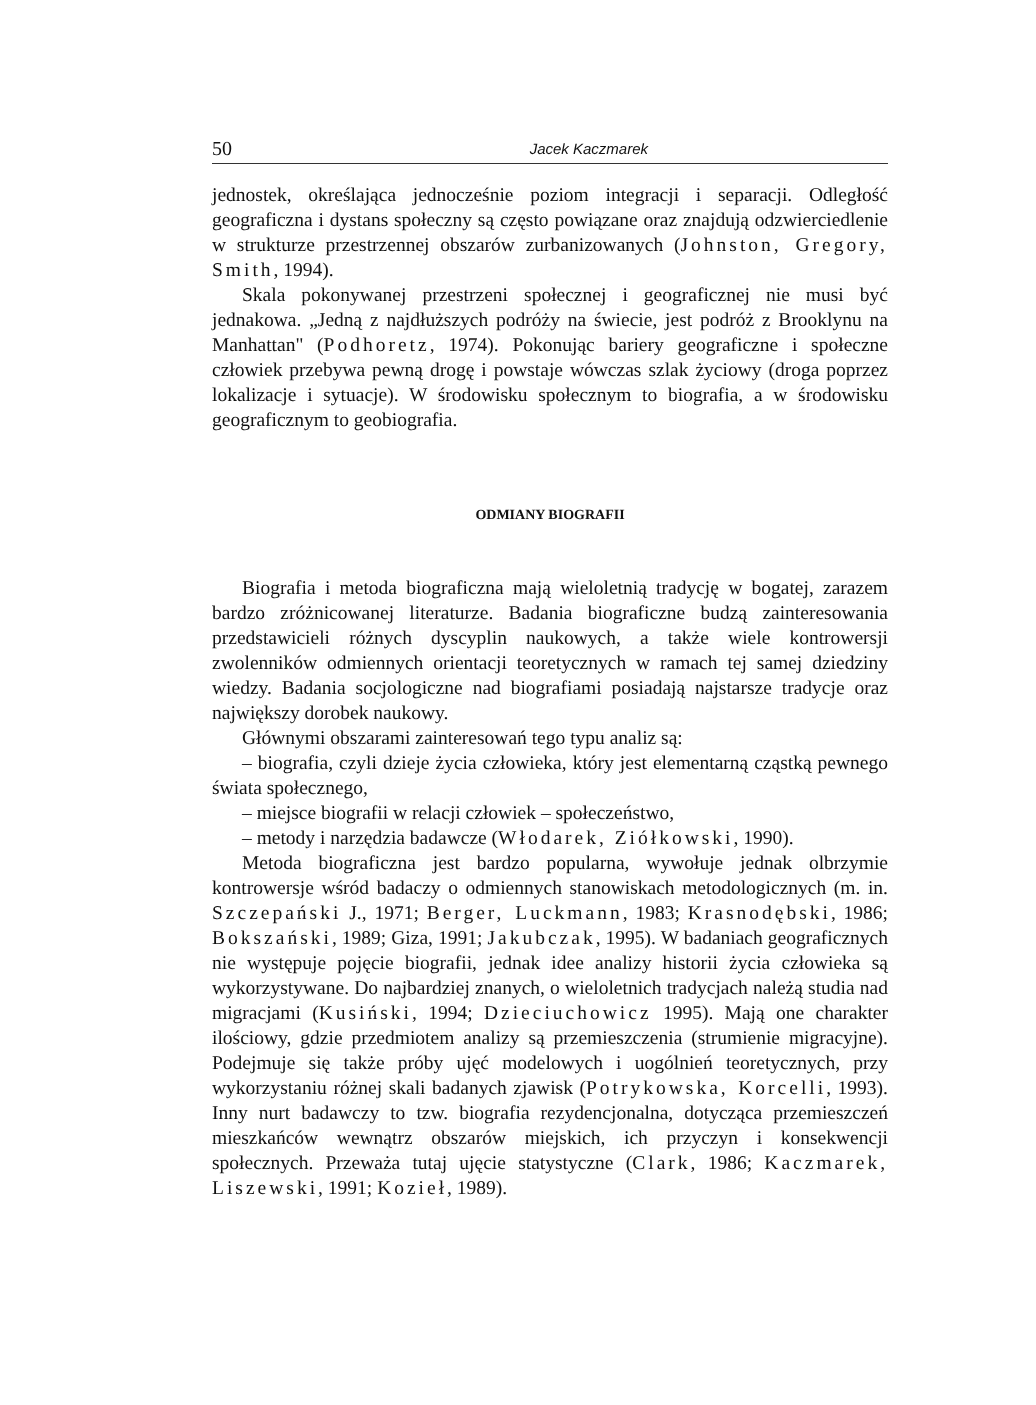50 Jacek Kaczmarek
jednostek, określająca jednocześnie poziom integracji i separacji. Odległość geograficzna i dystans społeczny są często powiązane oraz znajdują odzwierciedlenie w strukturze przestrzennej obszarów zurbanizowanych (Johnston, Gregory, Smith, 1994).
Skala pokonywanej przestrzeni społecznej i geograficznej nie musi być jednakowa. „Jedną z najdłuższych podróży na świecie, jest podróż z Brooklynu na Manhattan" (Podhoretz, 1974). Pokonując bariery geograficzne i społeczne człowiek przebywa pewną drogę i powstaje wówczas szlak życiowy (droga poprzez lokalizacje i sytuacje). W środowisku społecznym to biografia, a w środowisku geograficznym to geobiografia.
ODMIANY BIOGRAFII
Biografia i metoda biograficzna mają wieloletnią tradycję w bogatej, zarazem bardzo zróżnicowanej literaturze. Badania biograficzne budzą zainteresowania przedstawicieli różnych dyscyplin naukowych, a także wiele kontrowersji zwolenników odmiennych orientacji teoretycznych w ramach tej samej dziedziny wiedzy. Badania socjologiczne nad biografiami posiadają najstarsze tradycje oraz największy dorobek naukowy.
Głównymi obszarami zainteresowań tego typu analiz są:
– biografia, czyli dzieje życia człowieka, który jest elementarną cząstką pewnego świata społecznego,
– miejsce biografii w relacji człowiek – społeczeństwo,
– metody i narzędzia badawcze (Włodarek, Ziółkowski, 1990).
Metoda biograficzna jest bardzo popularna, wywołuje jednak olbrzymie kontrowersje wśród badaczy o odmiennych stanowiskach metodologicznych (m. in. Szczepański J., 1971; Berger, Luckmann, 1983; Krasnodębski, 1986; Bokszański, 1989; Giza, 1991; Jakubczak, 1995). W badaniach geograficznych nie występuje pojęcie biografii, jednak idee analizy historii życia człowieka są wykorzystywane. Do najbardziej znanych, o wieloletnich tradycjach należą studia nad migracjami (Kusiński, 1994; Dzieciuchowicz 1995). Mają one charakter ilościowy, gdzie przedmiotem analizy są przemieszczenia (strumienie migracyjne). Podejmuje się także próby ujęć modelowych i uogólnień teoretycznych, przy wykorzystaniu różnej skali badanych zjawisk (Potrykowska, Korcelli, 1993). Inny nurt badawczy to tzw. biografia rezydencjonalna, dotycząca przemieszczeń mieszkańców wewnątrz obszarów miejskich, ich przyczyn i konsekwencji społecznych. Przeważa tutaj ujęcie statystyczne (Clark, 1986; Kaczmarek, Liszewski, 1991; Kozieł, 1989).